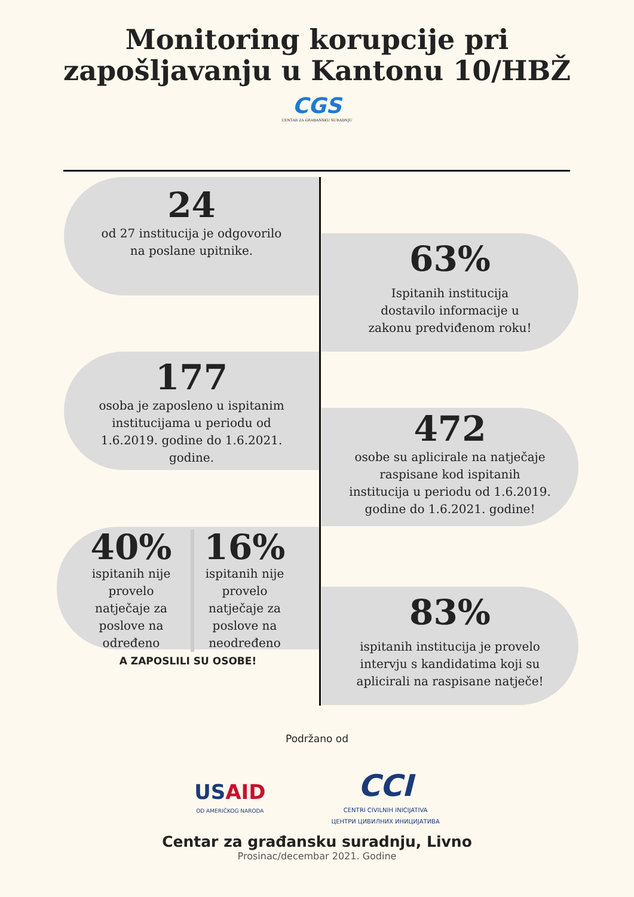Monitoring korupcije pri
zapošljavanju u Kantonu 10/HBŽ
CGS
CENTAR ZA GRAĐANSKU SURADNJU
24
od 27 institucija je odgovorilo
na poslane upitnike.
63%
Ispitanih institucija
dostavilo informacije u
zakonu predviđenom roku!
177
osoba je zaposleno u ispitanim
institucijama u periodu od
1.6.2019. godine do 1.6.2021.
godine.
472
osobe su aplicirale na natječaje
raspisane kod ispitanih
institucija u periodu od 1.6.2019.
godine do 1.6.2021. godine!
40%
ispitanih nije provelo natječaje za poslove na određeno
16%
ispitanih nije provelo natječaje za poslove na neodređeno
A ZAPOSLILI SU OSOBE!
83%
ispitanih institucija je provelo
intervju s kandidatima koji su
aplicirali na raspisane natječe!
Podržano od
USAID
OD AMERIČKOG NARODA
CCI
CENTRI CIVILNIH INICIJATIVA
ЦЕНТРИ ЦИВИЛНИХ ИНИЦИЈАТИВА
Centar za građansku suradnju, Livno
Prosinac/decembar 2021. Godine